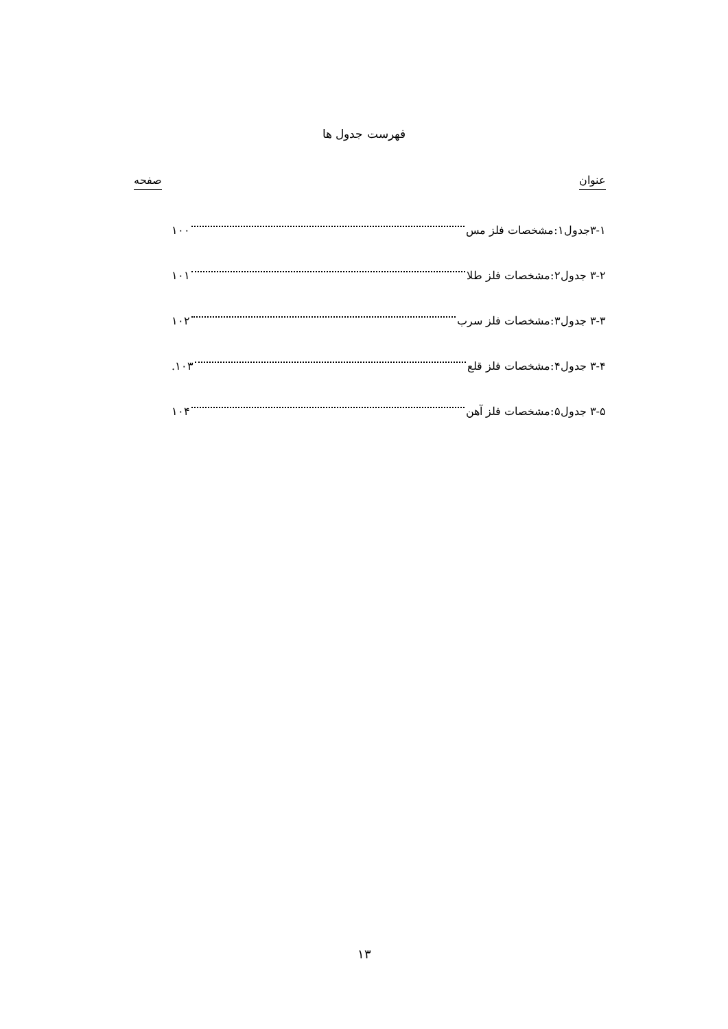فهرست جدول ها
عنوان صفحه
۳-۱جدول۱:مشخصات فلز مس ۱۰۰
۳-۲ جدول۲:مشخصات فلز طلا ۱۰۱
۳-۳ جدول۳:مشخصات فلز سرب ۱۰۲
۳-۴ جدول۴:مشخصات فلز قلع ۱۰۳.
۳-۵ جدول۵:مشخصات فلز آهن ۱۰۴
۱۳